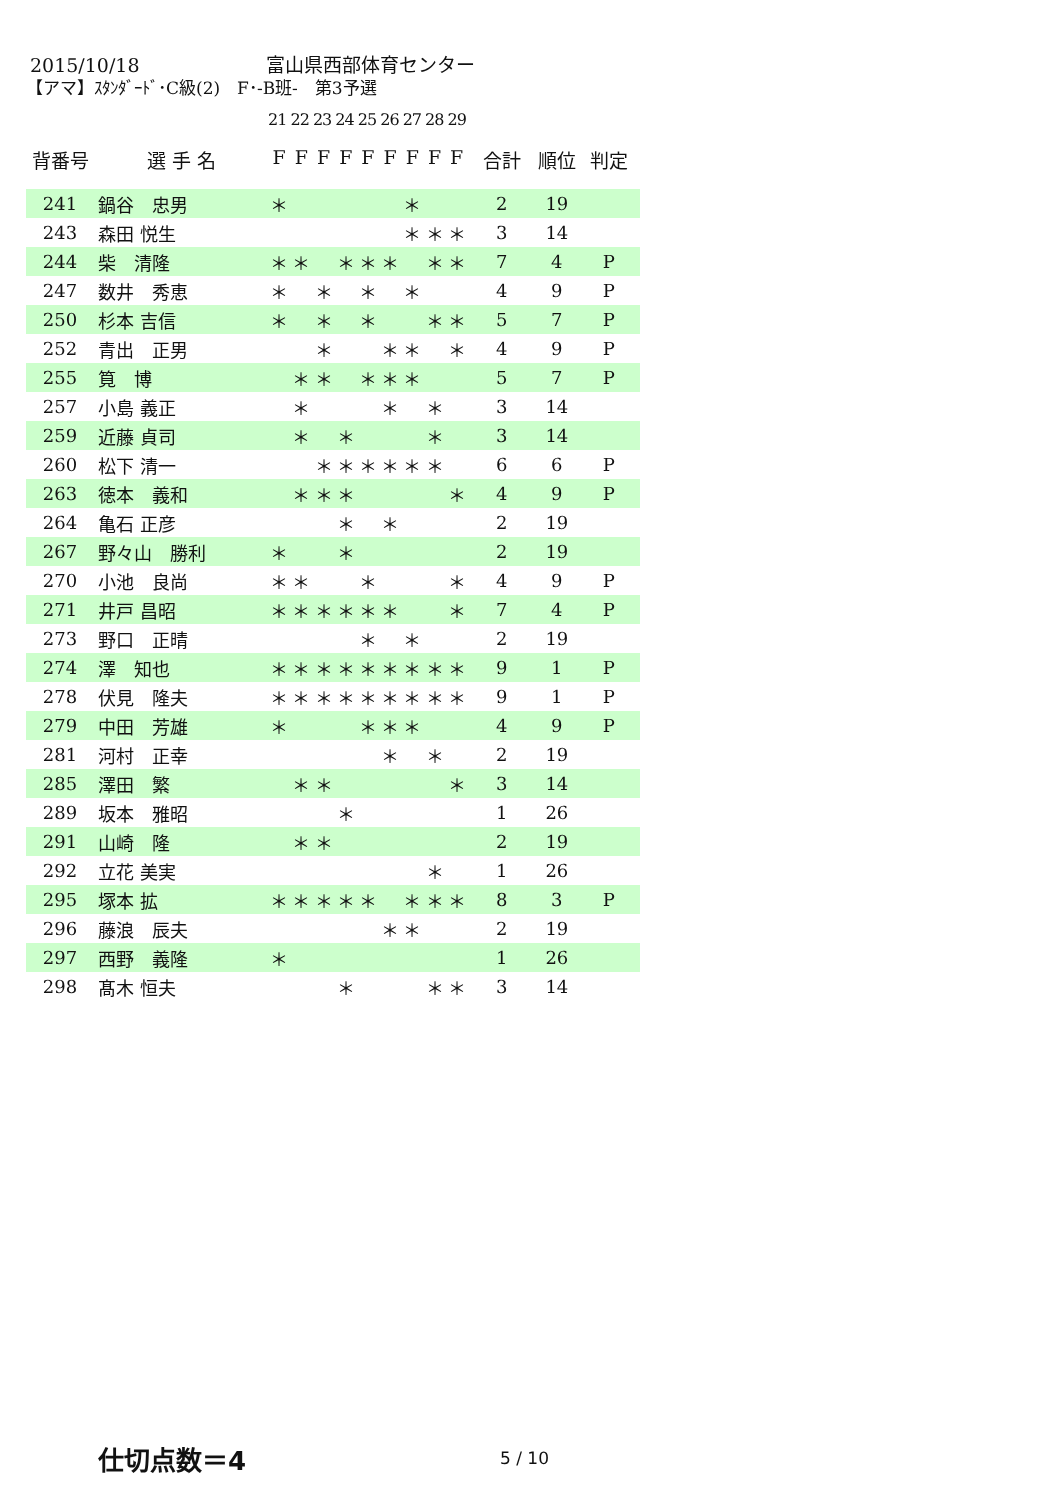2015/10/18 富山県西部体育センター
【アマ】ｽﾀﾝﾀﾞｰﾄﾞ･C級(2)　F･-B班-　第3予選
21 22 23 24 25 26 27 28 29
| 背番号 | 選 手 名 | F | F | F | F | F | F | F | F | F | 合計 | 順位 | 判定 |
| --- | --- | --- | --- | --- | --- | --- | --- | --- | --- | --- | --- | --- | --- |
| 241 | 鍋谷 忠男 | ＊ | | | | | | ＊ | | | 2 | 19 | |
| 243 | 森田 悦生 | | | | | | | ＊ | ＊ | ＊ | 3 | 14 | |
| 244 | 柴 清隆 | ＊ | ＊ | | ＊ | ＊ | ＊ | | ＊ | ＊ | 7 | 4 | P |
| 247 | 数井 秀恵 | ＊ | | ＊ | | ＊ | | ＊ | | | 4 | 9 | P |
| 250 | 杉本 吉信 | ＊ | | ＊ | | ＊ | | | ＊ | ＊ | 5 | 7 | P |
| 252 | 青出 正男 | | | ＊ | | | ＊ | ＊ | | ＊ | 4 | 9 | P |
| 255 | 筧 博 | | ＊ | ＊ | | ＊ | ＊ | ＊ | | | 5 | 7 | P |
| 257 | 小島 義正 | | ＊ | | | | ＊ | | ＊ | | 3 | 14 | |
| 259 | 近藤 貞司 | | ＊ | | ＊ | | | | ＊ | | 3 | 14 | |
| 260 | 松下 清一 | | | ＊ | ＊ | ＊ | ＊ | ＊ | ＊ | | 6 | 6 | P |
| 263 | 徳本 義和 | | ＊ | ＊ | ＊ | | | | | ＊ | 4 | 9 | P |
| 264 | 亀石 正彦 | | | | ＊ | | ＊ | | | | 2 | 19 | |
| 267 | 野々山 勝利 | ＊ | | | ＊ | | | | | | 2 | 19 | |
| 270 | 小池 良尚 | ＊ | ＊ | | | ＊ | | | | ＊ | 4 | 9 | P |
| 271 | 井戸 昌昭 | ＊ | ＊ | ＊ | ＊ | ＊ | ＊ | | | ＊ | 7 | 4 | P |
| 273 | 野口 正晴 | | | | | ＊ | | ＊ | | | 2 | 19 | |
| 274 | 澤 知也 | ＊ | ＊ | ＊ | ＊ | ＊ | ＊ | ＊ | ＊ | ＊ | 9 | 1 | P |
| 278 | 伏見 隆夫 | ＊ | ＊ | ＊ | ＊ | ＊ | ＊ | ＊ | ＊ | ＊ | 9 | 1 | P |
| 279 | 中田 芳雄 | ＊ | | | | ＊ | ＊ | ＊ | | | 4 | 9 | P |
| 281 | 河村 正幸 | | | | | | ＊ | | ＊ | | 2 | 19 | |
| 285 | 澤田 繁 | | ＊ | ＊ | | | | | | ＊ | 3 | 14 | |
| 289 | 坂本 雅昭 | | | | ＊ | | | | | | 1 | 26 | |
| 291 | 山崎 隆 | | ＊ | ＊ | | | | | | | 2 | 19 | |
| 292 | 立花 美実 | | | | | | | | ＊ | | 1 | 26 | |
| 295 | 塚本 拡 | ＊ | ＊ | ＊ | ＊ | ＊ | | ＊ | ＊ | ＊ | 8 | 3 | P |
| 296 | 藤浪 辰夫 | | | | | | ＊ | ＊ | | | 2 | 19 | |
| 297 | 西野 義隆 | ＊ | | | | | | | | | 1 | 26 | |
| 298 | 髙木 恒夫 | | | | ＊ | | | | ＊ | ＊ | 3 | 14 | |
仕切点数＝4 5 / 10